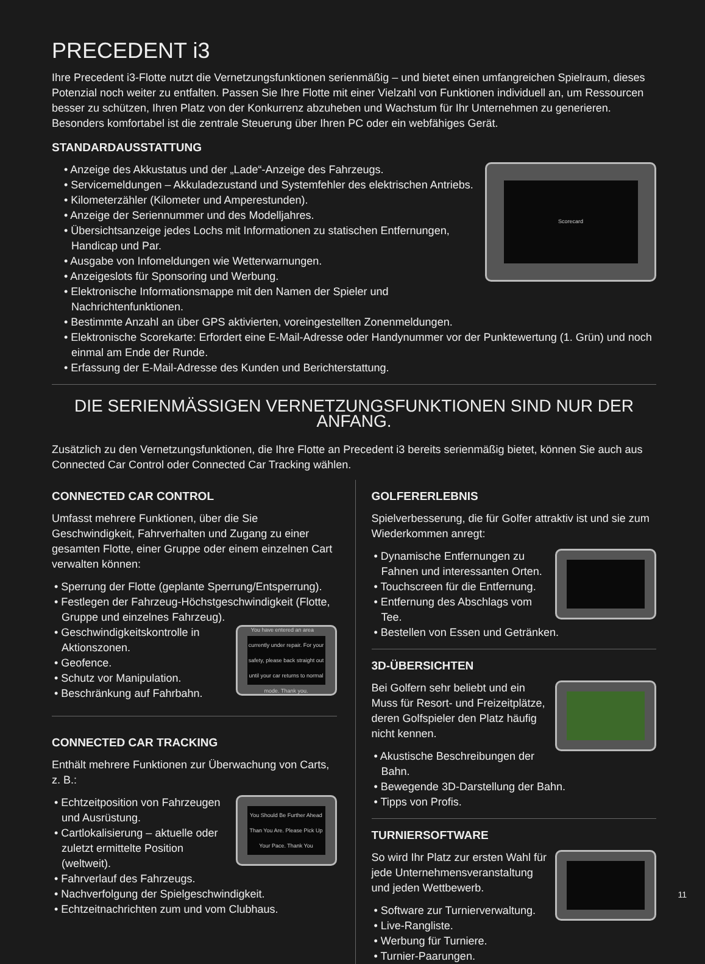PRECEDENT i3
Ihre Precedent i3-Flotte nutzt die Vernetzungsfunktionen serienmäßig – und bietet einen umfangreichen Spielraum, dieses Potenzial noch weiter zu entfalten. Passen Sie Ihre Flotte mit einer Vielzahl von Funktionen individuell an, um Ressourcen besser zu schützen, Ihren Platz von der Konkurrenz abzuheben und Wachstum für Ihr Unternehmen zu generieren. Besonders komfortabel ist die zentrale Steuerung über Ihren PC oder ein webfähiges Gerät.
STANDARDAUSSTATTUNG
Scorecard
• Anzeige des Akkustatus und der „Lade“-Anzeige des Fahrzeugs.
• Servicemeldungen – Akkuladezustand und Systemfehler des elektrischen Antriebs.
• Kilometerzähler (Kilometer und Amperestunden).
• Anzeige der Seriennummer und des Modelljahres.
• Übersichtsanzeige jedes Lochs mit Informationen zu statischen Entfernungen, Handicap und Par.
• Ausgabe von Infomeldungen wie Wetterwarnungen.
• Anzeigeslots für Sponsoring und Werbung.
• Elektronische Informationsmappe mit den Namen der Spieler und Nachrichtenfunktionen.
• Bestimmte Anzahl an über GPS aktivierten, voreingestellten Zonenmeldungen.
• Elektronische Scorekarte: Erfordert eine E-Mail-Adresse oder Handynummer vor der Punktewertung (1. Grün) und noch einmal am Ende der Runde.
• Erfassung der E-Mail-Adresse des Kunden und Berichterstattung.
DIE SERIENMÄSSIGEN VERNETZUNGSFUNKTIONEN SIND NUR DER ANFANG.
Zusätzlich zu den Vernetzungsfunktionen, die Ihre Flotte an Precedent i3 bereits serienmäßig bietet, können Sie auch aus Connected Car Control oder Connected Car Tracking wählen.
CONNECTED CAR CONTROL
Umfasst mehrere Funktionen, über die Sie Geschwindigkeit, Fahrverhalten und Zugang zu einer gesamten Flotte, einer Gruppe oder einem einzelnen Cart verwalten können:
• Sperrung der Flotte (geplante Sperrung/Entsperrung).
• Festlegen der Fahrzeug-Höchstgeschwindigkeit (Flotte, Gruppe und einzelnes Fahrzeug).
You have entered an area currently under repair. For your safety, please back straight out until your car returns to normal mode. Thank you.
• Geschwindigkeitskontrolle in Aktionszonen.
• Geofence.
• Schutz vor Manipulation.
• Beschränkung auf Fahrbahn.
CONNECTED CAR TRACKING
Enthält mehrere Funktionen zur Überwachung von Carts, z. B.:
You Should Be Further Ahead Than You Are. Please Pick Up Your Pace. Thank You
• Echtzeitposition von Fahrzeugen und Ausrüstung.
• Cartlokalisierung – aktuelle oder zuletzt ermittelte Position (weltweit).
• Fahrverlauf des Fahrzeugs.
• Nachverfolgung der Spielgeschwindigkeit.
• Echtzeitnachrichten zum und vom Clubhaus.
GOLFERERLEBNIS
Spielverbesserung, die für Golfer attraktiv ist und sie zum Wiederkommen anregt:
• Dynamische Entfernungen zu Fahnen und interessanten Orten.
• Touchscreen für die Entfernung.
• Entfernung des Abschlags vom Tee.
• Bestellen von Essen und Getränken.
3D-ÜBERSICHTEN
Bei Golfern sehr beliebt und ein Muss für Resort- und Freizeitplätze, deren Golfspieler den Platz häufig nicht kennen.
• Akustische Beschreibungen der Bahn.
• Bewegende 3D-Darstellung der Bahn.
• Tipps von Profis.
TURNIERSOFTWARE
So wird Ihr Platz zur ersten Wahl für jede Unternehmensveranstaltung und jeden Wettbewerb.
• Software zur Turnierverwaltung.
• Live-Rangliste.
• Werbung für Turniere.
• Turnier-Paarungen.
11